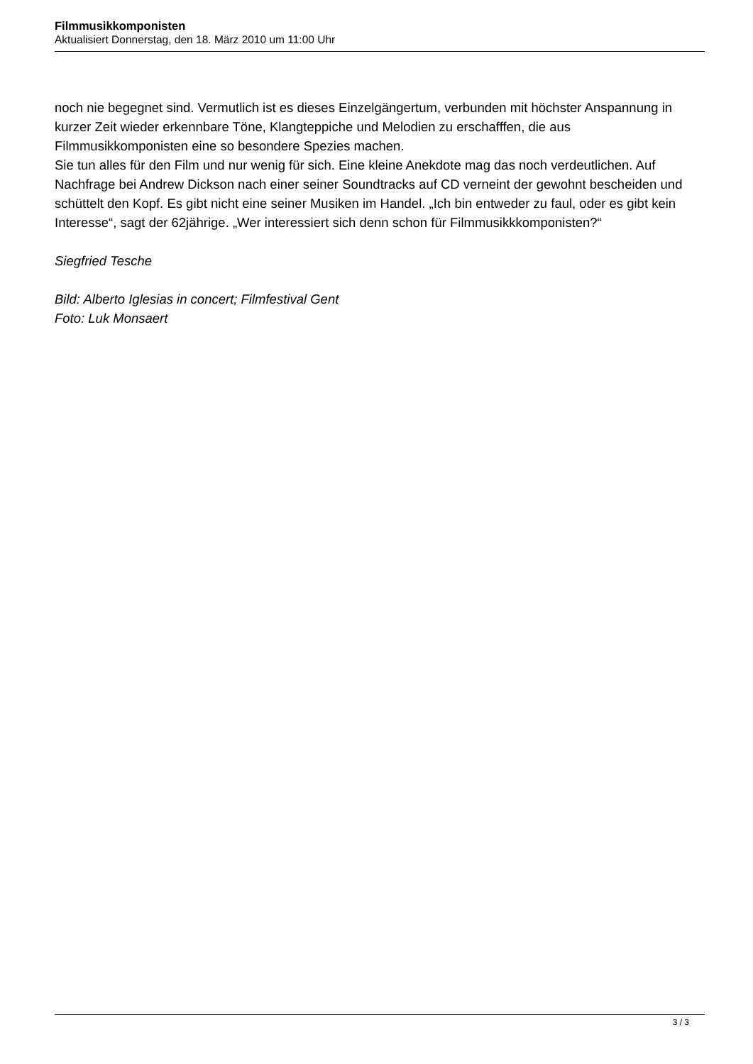Filmmusikkomponisten
Aktualisiert Donnerstag, den 18. März 2010 um 11:00 Uhr
noch nie begegnet sind. Vermutlich ist es dieses Einzelgängertum, verbunden mit höchster Anspannung in kurzer Zeit wieder erkennbare Töne, Klangteppiche und Melodien zu erschafffen, die aus Filmmusikkomponisten eine so besondere Spezies machen.
Sie tun alles für den Film und nur wenig für sich. Eine kleine Anekdote mag das noch verdeutlichen. Auf Nachfrage bei Andrew Dickson nach einer seiner Soundtracks auf CD verneint der gewohnt bescheiden und schüttelt den Kopf. Es gibt nicht eine seiner Musiken im Handel. „Ich bin entweder zu faul, oder es gibt kein Interesse“, sagt der 62jährige. „Wer interessiert sich denn schon für Filmmusikkkomponisten?“
Siegfried Tesche
Bild: Alberto Iglesias in concert; Filmfestival Gent
Foto: Luk Monsaert
3 / 3